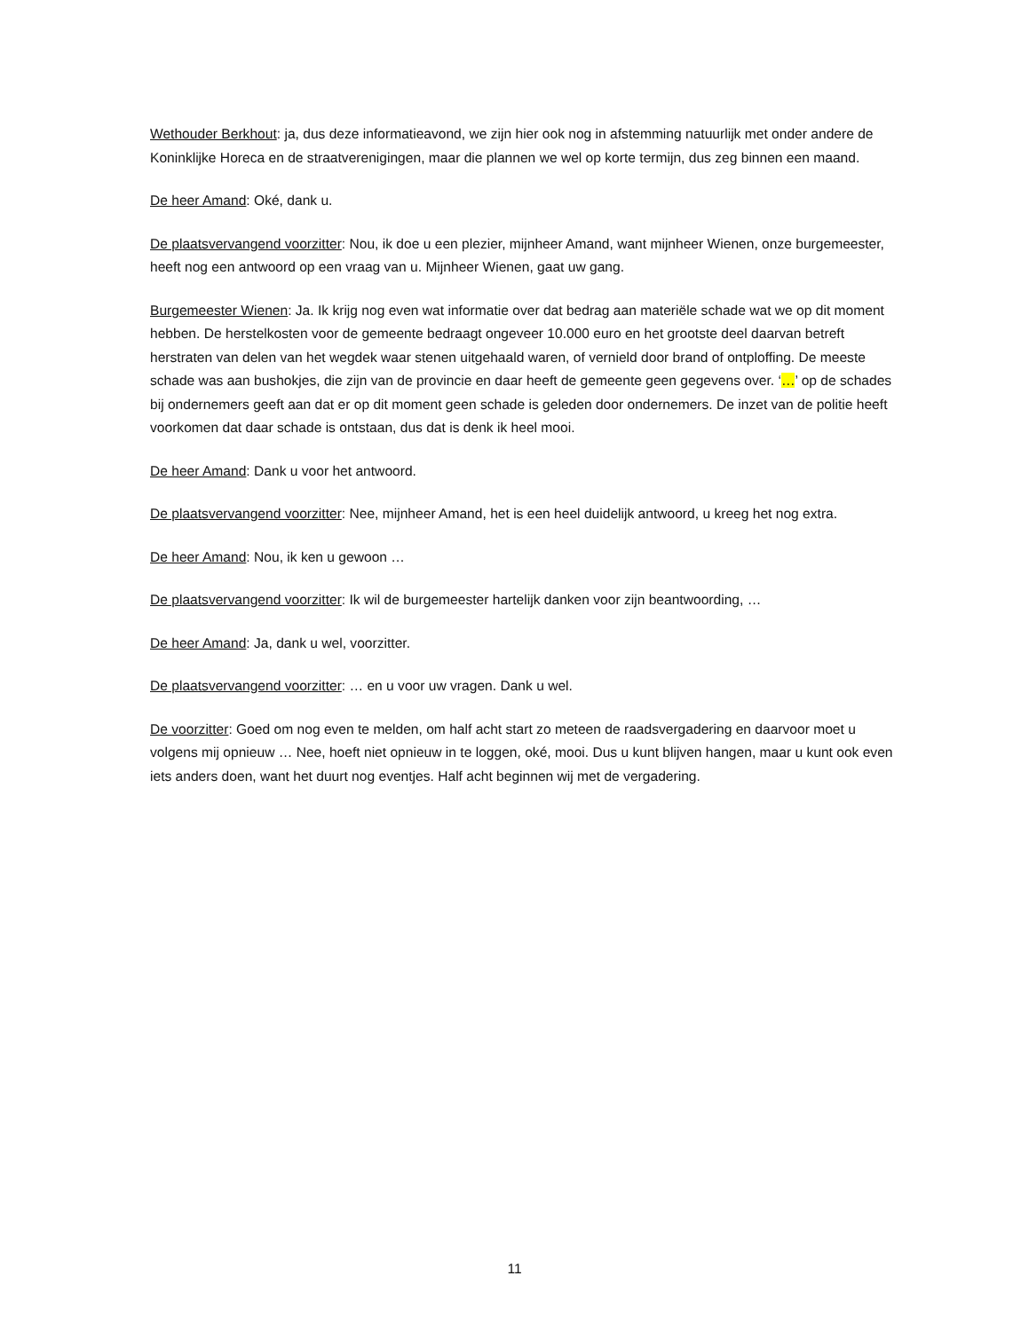Wethouder Berkhout: ja, dus deze informatieavond, we zijn hier ook nog in afstemming natuurlijk met onder andere de Koninklijke Horeca en de straatverenigingen, maar die plannen we wel op korte termijn, dus zeg binnen een maand.
De heer Amand: Oké, dank u.
De plaatsvervangend voorzitter: Nou, ik doe u een plezier, mijnheer Amand, want mijnheer Wienen, onze burgemeester, heeft nog een antwoord op een vraag van u. Mijnheer Wienen, gaat uw gang.
Burgemeester Wienen: Ja. Ik krijg nog even wat informatie over dat bedrag aan materiële schade wat we op dit moment hebben. De herstelkosten voor de gemeente bedraagt ongeveer 10.000 euro en het grootste deel daarvan betreft herstraten van delen van het wegdek waar stenen uitgehaald waren, of vernield door brand of ontploffing. De meeste schade was aan bushokjes, die zijn van de provincie en daar heeft de gemeente geen gegevens over. ‘…’ op de schades bij ondernemers geeft aan dat er op dit moment geen schade is geleden door ondernemers. De inzet van de politie heeft voorkomen dat daar schade is ontstaan, dus dat is denk ik heel mooi.
De heer Amand: Dank u voor het antwoord.
De plaatsvervangend voorzitter: Nee, mijnheer Amand, het is een heel duidelijk antwoord, u kreeg het nog extra.
De heer Amand: Nou, ik ken u gewoon …
De plaatsvervangend voorzitter: Ik wil de burgemeester hartelijk danken voor zijn beantwoording, …
De heer Amand: Ja, dank u wel, voorzitter.
De plaatsvervangend voorzitter: … en u voor uw vragen. Dank u wel.
De voorzitter: Goed om nog even te melden, om half acht start zo meteen de raadsvergadering en daarvoor moet u volgens mij opnieuw … Nee, hoeft niet opnieuw in te loggen, oké, mooi. Dus u kunt blijven hangen, maar u kunt ook even iets anders doen, want het duurt nog eventjes. Half acht beginnen wij met de vergadering.
11